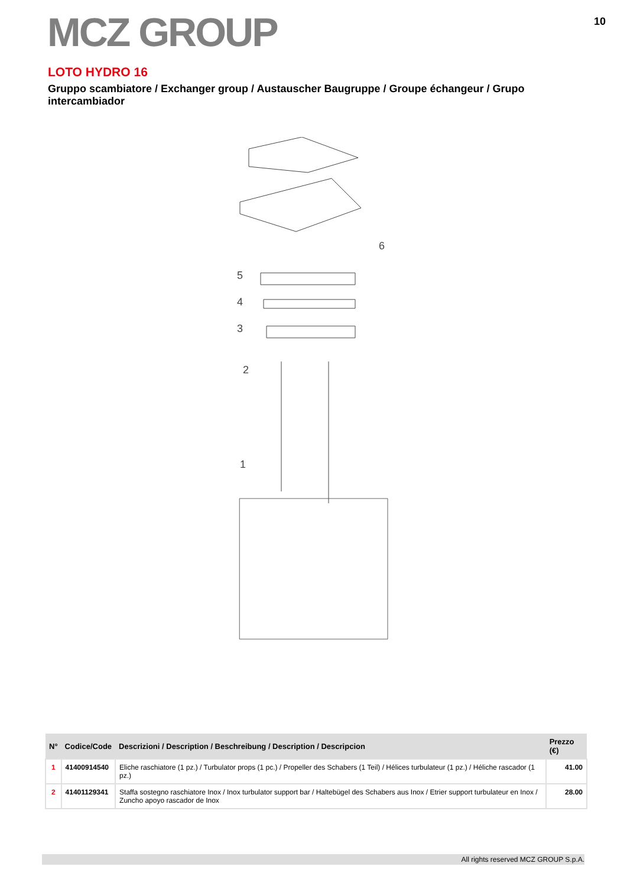MCZ GROUP
10
LOTO HYDRO 16
Gruppo scambiatore / Exchanger group / Austauscher Baugruppe / Groupe échangeur / Grupo intercambiador
5
6
4
3
2
1
| N° | Codice/Code | Descrizioni / Description / Beschreibung / Description / Descripcion | Prezzo (€) |
| --- | --- | --- | --- |
| 1 | 41400914540 | Eliche raschiatore (1 pz.) / Turbulator props (1 pc.) / Propeller des Schabers (1 Teil) / Hélices turbulateur (1 pz.) / Héliche rascador (1 pz.) | 41.00 |
| 2 | 41401129341 | Staffa sostegno raschiatore Inox / Inox turbulator support bar / Haltebügel des Schabers aus Inox / Etrier support turbulateur en Inox / Zuncho apoyo rascador de Inox | 28.00 |
All rights reserved MCZ GROUP S.p.A.